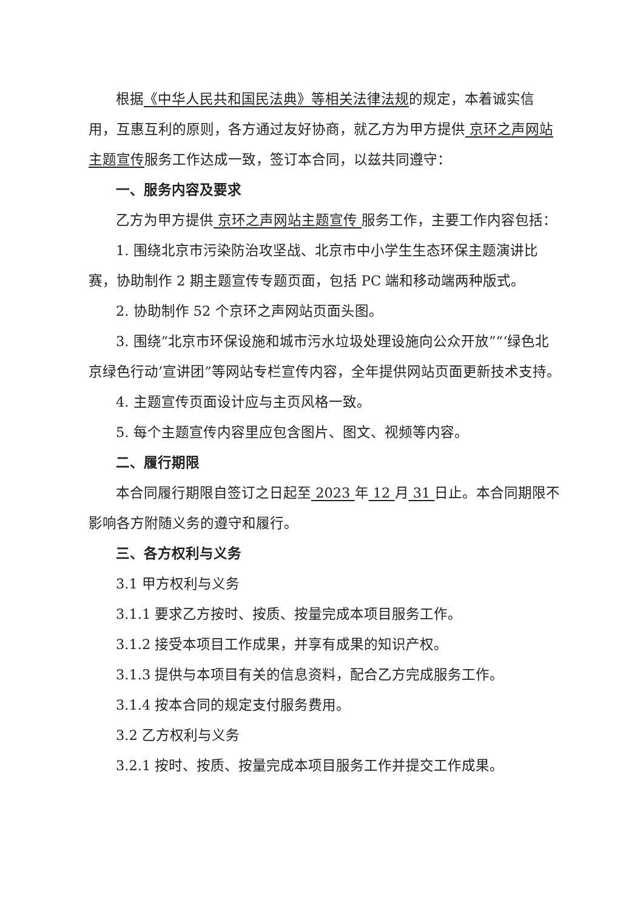根据《中华人民共和国民法典》等相关法律法规的规定，本着诚实信用，互惠互利的原则，各方通过友好协商，就乙方为甲方提供 京环之声网站主题宣传服务工作达成一致，签订本合同，以兹共同遵守：
一、服务内容及要求
乙方为甲方提供 京环之声网站主题宣传 服务工作，主要工作内容包括：
1. 围绕北京市污染防治攻坚战、北京市中小学生生态环保主题演讲比赛，协助制作 2 期主题宣传专题页面，包括 PC 端和移动端两种版式。
2. 协助制作 52 个京环之声网站页面头图。
3. 围绕“北京市环保设施和城市污水垃圾处理设施向公众开放”“‘绿色北京绿色行动’宣讲团”等网站专栏宣传内容，全年提供网站页面更新技术支持。
4. 主题宣传页面设计应与主页风格一致。
5. 每个主题宣传内容里应包含图片、图文、视频等内容。
二、履行期限
本合同履行期限自签订之日起至 2023 年 12 月 31 日止。本合同期限不影响各方附随义务的遵守和履行。
三、各方权利与义务
3.1 甲方权利与义务
3.1.1 要求乙方按时、按质、按量完成本项目服务工作。
3.1.2 接受本项目工作成果，并享有成果的知识产权。
3.1.3 提供与本项目有关的信息资料，配合乙方完成服务工作。
3.1.4 按本合同的规定支付服务费用。
3.2 乙方权利与义务
3.2.1 按时、按质、按量完成本项目服务工作并提交工作成果。